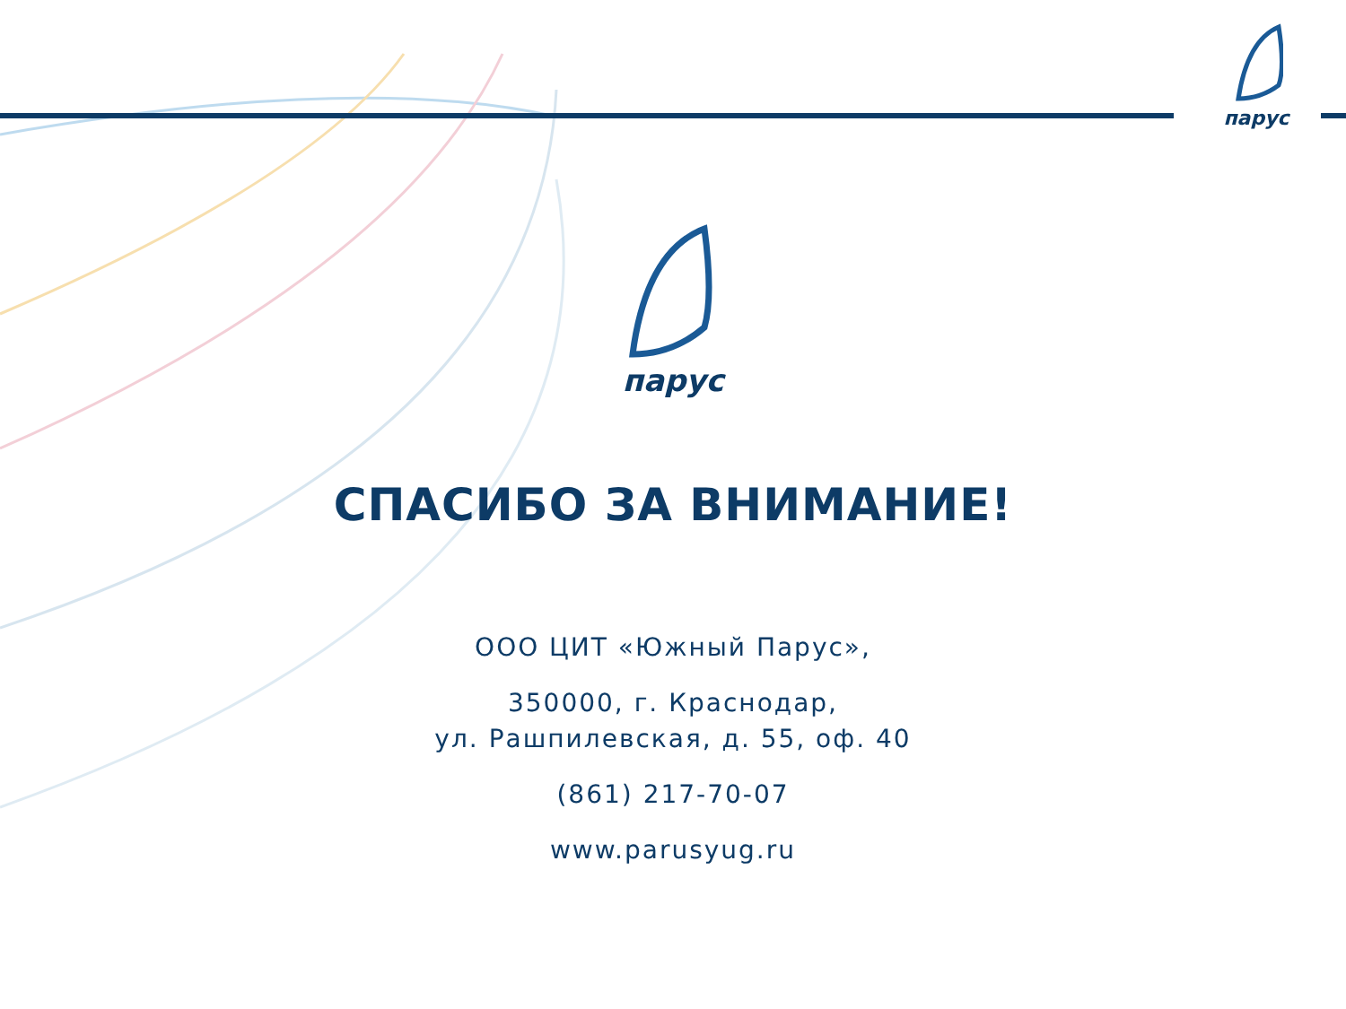парус
парус
СПАСИБО ЗА ВНИМАНИЕ!
ООО ЦИТ «Южный Парус»,
350000, г. Краснодар,
ул. Рашпилевская, д. 55, оф. 40
(861) 217-70-07
www.parusyug.ru